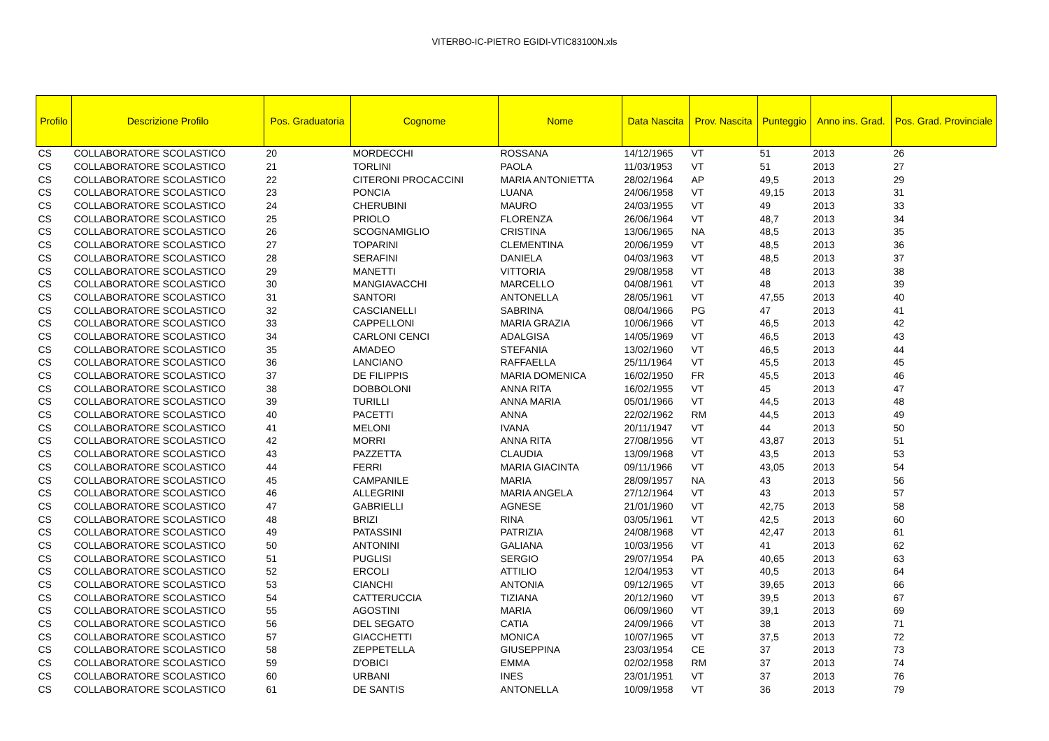VITERBO-IC-PIETRO EGIDI-VTIC83100N.xls
| Profilo | Descrizione Profilo | Pos. Graduatoria | Cognome | Nome | Data Nascita | Prov. Nascita | Punteggio | Anno ins. Grad. | Pos. Grad. Provinciale |
| --- | --- | --- | --- | --- | --- | --- | --- | --- | --- |
| CS | COLLABORATORE SCOLASTICO | 20 | MORDECCHI | ROSSANA | 14/12/1965 | VT | 51 | 2013 | 26 |
| CS | COLLABORATORE SCOLASTICO | 21 | TORLINI | PAOLA | 11/03/1953 | VT | 51 | 2013 | 27 |
| CS | COLLABORATORE SCOLASTICO | 22 | CITERONI PROCACCINI | MARIA ANTONIETTA | 28/02/1964 | AP | 49,5 | 2013 | 29 |
| CS | COLLABORATORE SCOLASTICO | 23 | PONCIA | LUANA | 24/06/1958 | VT | 49,15 | 2013 | 31 |
| CS | COLLABORATORE SCOLASTICO | 24 | CHERUBINI | MAURO | 24/03/1955 | VT | 49 | 2013 | 33 |
| CS | COLLABORATORE SCOLASTICO | 25 | PRIOLO | FLORENZA | 26/06/1964 | VT | 48,7 | 2013 | 34 |
| CS | COLLABORATORE SCOLASTICO | 26 | SCOGNAMIGLIO | CRISTINA | 13/06/1965 | NA | 48,5 | 2013 | 35 |
| CS | COLLABORATORE SCOLASTICO | 27 | TOPARINI | CLEMENTINA | 20/06/1959 | VT | 48,5 | 2013 | 36 |
| CS | COLLABORATORE SCOLASTICO | 28 | SERAFINI | DANIELA | 04/03/1963 | VT | 48,5 | 2013 | 37 |
| CS | COLLABORATORE SCOLASTICO | 29 | MANETTI | VITTORIA | 29/08/1958 | VT | 48 | 2013 | 38 |
| CS | COLLABORATORE SCOLASTICO | 30 | MANGIAVACCHI | MARCELLO | 04/08/1961 | VT | 48 | 2013 | 39 |
| CS | COLLABORATORE SCOLASTICO | 31 | SANTORI | ANTONELLA | 28/05/1961 | VT | 47,55 | 2013 | 40 |
| CS | COLLABORATORE SCOLASTICO | 32 | CASCIANELLI | SABRINA | 08/04/1966 | PG | 47 | 2013 | 41 |
| CS | COLLABORATORE SCOLASTICO | 33 | CAPPELLONI | MARIA GRAZIA | 10/06/1966 | VT | 46,5 | 2013 | 42 |
| CS | COLLABORATORE SCOLASTICO | 34 | CARLONI CENCI | ADALGISA | 14/05/1969 | VT | 46,5 | 2013 | 43 |
| CS | COLLABORATORE SCOLASTICO | 35 | AMADEO | STEFANIA | 13/02/1960 | VT | 46,5 | 2013 | 44 |
| CS | COLLABORATORE SCOLASTICO | 36 | LANCIANO | RAFFAELLA | 25/11/1964 | VT | 45,5 | 2013 | 45 |
| CS | COLLABORATORE SCOLASTICO | 37 | DE FILIPPIS | MARIA DOMENICA | 16/02/1950 | FR | 45,5 | 2013 | 46 |
| CS | COLLABORATORE SCOLASTICO | 38 | DOBBOLONI | ANNA RITA | 16/02/1955 | VT | 45 | 2013 | 47 |
| CS | COLLABORATORE SCOLASTICO | 39 | TURILLI | ANNA MARIA | 05/01/1966 | VT | 44,5 | 2013 | 48 |
| CS | COLLABORATORE SCOLASTICO | 40 | PACETTI | ANNA | 22/02/1962 | RM | 44,5 | 2013 | 49 |
| CS | COLLABORATORE SCOLASTICO | 41 | MELONI | IVANA | 20/11/1947 | VT | 44 | 2013 | 50 |
| CS | COLLABORATORE SCOLASTICO | 42 | MORRI | ANNA RITA | 27/08/1956 | VT | 43,87 | 2013 | 51 |
| CS | COLLABORATORE SCOLASTICO | 43 | PAZZETTA | CLAUDIA | 13/09/1968 | VT | 43,5 | 2013 | 53 |
| CS | COLLABORATORE SCOLASTICO | 44 | FERRI | MARIA GIACINTA | 09/11/1966 | VT | 43,05 | 2013 | 54 |
| CS | COLLABORATORE SCOLASTICO | 45 | CAMPANILE | MARIA | 28/09/1957 | NA | 43 | 2013 | 56 |
| CS | COLLABORATORE SCOLASTICO | 46 | ALLEGRINI | MARIA ANGELA | 27/12/1964 | VT | 43 | 2013 | 57 |
| CS | COLLABORATORE SCOLASTICO | 47 | GABRIELLI | AGNESE | 21/01/1960 | VT | 42,75 | 2013 | 58 |
| CS | COLLABORATORE SCOLASTICO | 48 | BRIZI | RINA | 03/05/1961 | VT | 42,5 | 2013 | 60 |
| CS | COLLABORATORE SCOLASTICO | 49 | PATASSINI | PATRIZIA | 24/08/1968 | VT | 42,47 | 2013 | 61 |
| CS | COLLABORATORE SCOLASTICO | 50 | ANTONINI | GALIANA | 10/03/1956 | VT | 41 | 2013 | 62 |
| CS | COLLABORATORE SCOLASTICO | 51 | PUGLISI | SERGIO | 29/07/1954 | PA | 40,65 | 2013 | 63 |
| CS | COLLABORATORE SCOLASTICO | 52 | ERCOLI | ATTILIO | 12/04/1953 | VT | 40,5 | 2013 | 64 |
| CS | COLLABORATORE SCOLASTICO | 53 | CIANCHI | ANTONIA | 09/12/1965 | VT | 39,65 | 2013 | 66 |
| CS | COLLABORATORE SCOLASTICO | 54 | CATTERUCCIA | TIZIANA | 20/12/1960 | VT | 39,5 | 2013 | 67 |
| CS | COLLABORATORE SCOLASTICO | 55 | AGOSTINI | MARIA | 06/09/1960 | VT | 39,1 | 2013 | 69 |
| CS | COLLABORATORE SCOLASTICO | 56 | DEL SEGATO | CATIA | 24/09/1966 | VT | 38 | 2013 | 71 |
| CS | COLLABORATORE SCOLASTICO | 57 | GIACCHETTI | MONICA | 10/07/1965 | VT | 37,5 | 2013 | 72 |
| CS | COLLABORATORE SCOLASTICO | 58 | ZEPPETELLA | GIUSEPPINA | 23/03/1954 | CE | 37 | 2013 | 73 |
| CS | COLLABORATORE SCOLASTICO | 59 | D'OBICI | EMMA | 02/02/1958 | RM | 37 | 2013 | 74 |
| CS | COLLABORATORE SCOLASTICO | 60 | URBANI | INES | 23/01/1951 | VT | 37 | 2013 | 76 |
| CS | COLLABORATORE SCOLASTICO | 61 | DE SANTIS | ANTONELLA | 10/09/1958 | VT | 36 | 2013 | 79 |